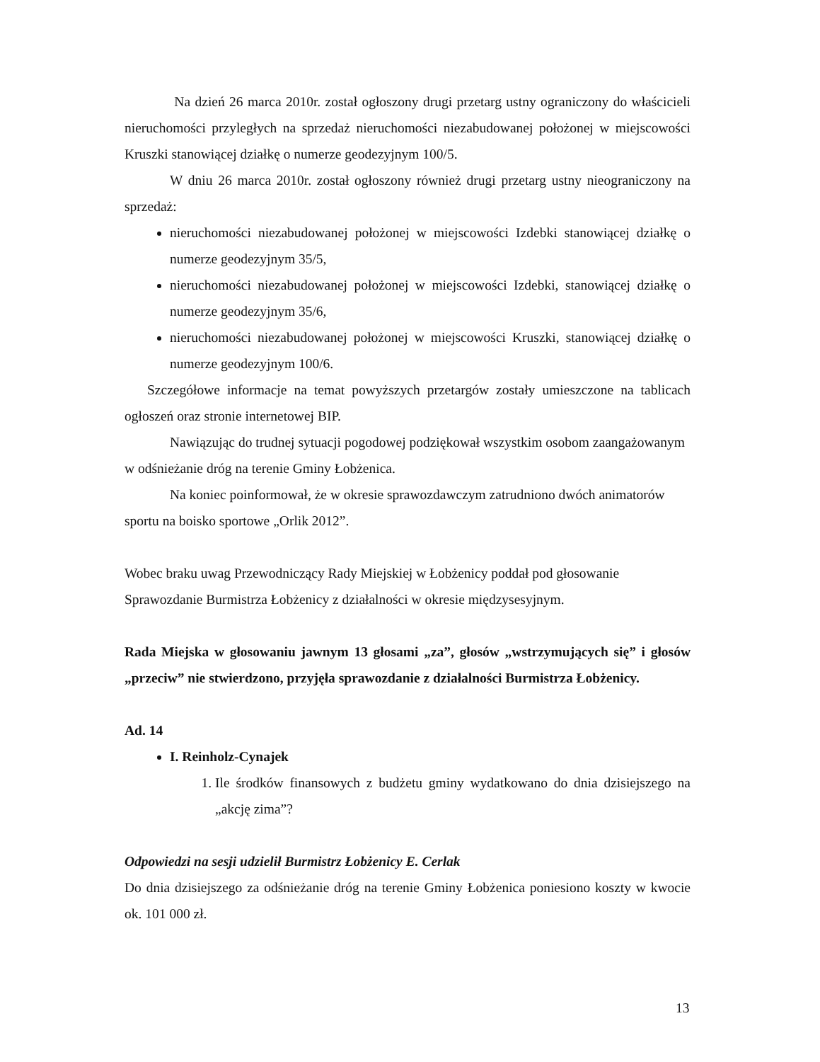Na dzień 26 marca 2010r. został ogłoszony drugi przetarg ustny ograniczony do właścicieli nieruchomości przyległych na sprzedaż nieruchomości niezabudowanej położonej w miejscowości Kruszki stanowiącej działkę o numerze geodezyjnym 100/5.
W dniu 26 marca 2010r. został ogłoszony również drugi przetarg ustny nieograniczony na sprzedaż:
nieruchomości niezabudowanej położonej w miejscowości Izdebki stanowiącej działkę o numerze geodezyjnym 35/5,
nieruchomości niezabudowanej położonej w miejscowości Izdebki, stanowiącej działkę o numerze geodezyjnym 35/6,
nieruchomości niezabudowanej położonej w miejscowości Kruszki, stanowiącej działkę o numerze geodezyjnym 100/6.
Szczegółowe informacje na temat powyższych przetargów zostały umieszczone na tablicach ogłoszeń oraz stronie internetowej BIP.
Nawiązując do trudnej sytuacji pogodowej podziękował wszystkim osobom zaangażowanym w odśnieżanie dróg na terenie Gminy Łobżenica.
Na koniec poinformował, że w okresie sprawozdawczym zatrudniono dwóch animatorów sportu na boisko sportowe „Orlik 2012”.
Wobec braku uwag Przewodniczący Rady Miejskiej w Łobżenicy poddał pod głosowanie Sprawozdanie Burmistrza Łobżenicy z działalności w okresie międzysesyjnym.
Rada Miejska w głosowaniu jawnym 13 głosami „za”, głosów „wstrzymujących się” i głosów „przeciw” nie stwierdzono, przyjęła sprawozdanie z działalności Burmistrza Łobżenicy.
Ad. 14
I. Reinholz-Cynajek
1. Ile środków finansowych z budżetu gminy wydatkowano do dnia dzisiejszego na „akcję zima”?
Odpowiedzi na sesji udzielił Burmistrz Łobżenicy E. Cerlak
Do dnia dzisiejszego za odśnieżanie dróg na terenie Gminy Łobżenica poniesiono koszty w kwocie ok. 101 000 zł.
13